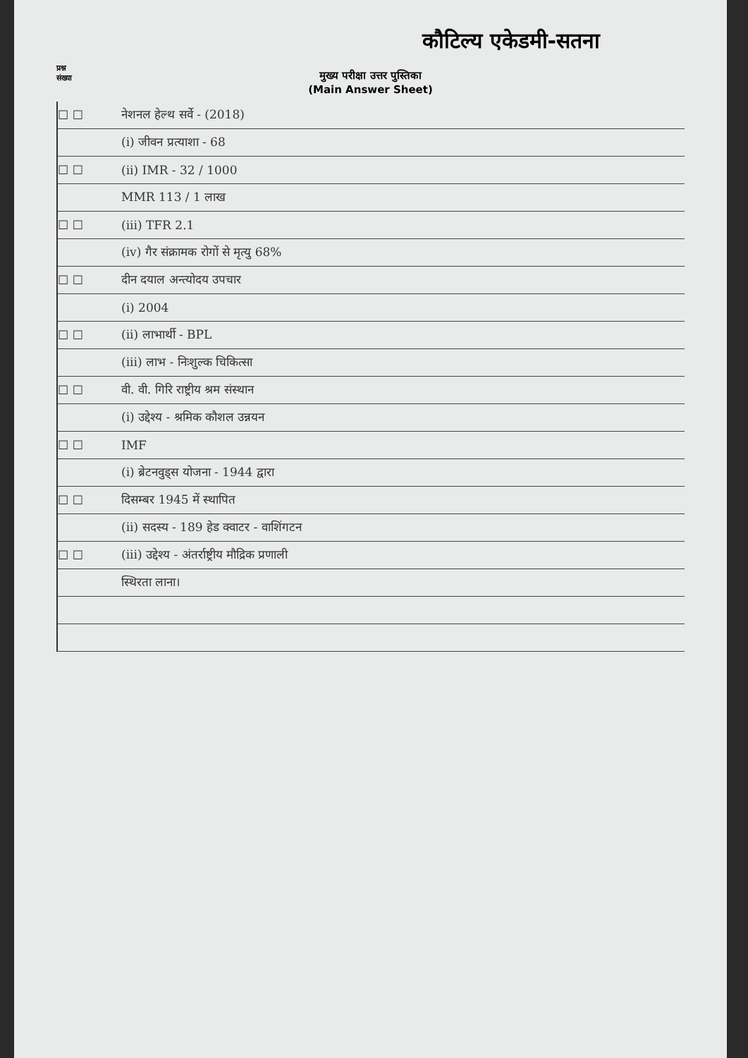कौटिल्य एकेडमी-सतना
प्रश्न
संख्या
मुख्य परीक्षा उत्तर पुस्तिका
(Main Answer Sheet)
☐ ☐ नेशनल हेल्थ सर्वे - (2018)
(i) जीवन प्रत्याशा - 68
☐ ☐ (ii) IMR - 32 / 1000
MMR 113 / 1 लाख
☐ ☐ (iii) TFR 2.1
(iv) गैर संक्रामक रोगों से मृत्यु 68%
☐ ☐ दीन दयाल अन्त्योदय उपचार
(i) 2004
☐ ☐ (ii) लाभार्थी - BPL
(iii) लाभ - निःशुल्क चिकित्सा
☐ ☐ वी. वी. गिरि राष्ट्रीय श्रम संस्थान
(i) उद्देश्य - श्रमिक कौशल उन्नयन
☐ ☐ IMF
(i) ब्रेटनवुड्स योजना - 1944 द्वारा
☐ ☐ दिसम्बर 1945 में स्थापित
(ii) सदस्य - 189 हेड क्वाटर - वाशिंगटन
☐ ☐ (iii) उद्देश्य - अंतर्राष्ट्रीय मौद्रिक प्रणाली
स्थिरता लाना।